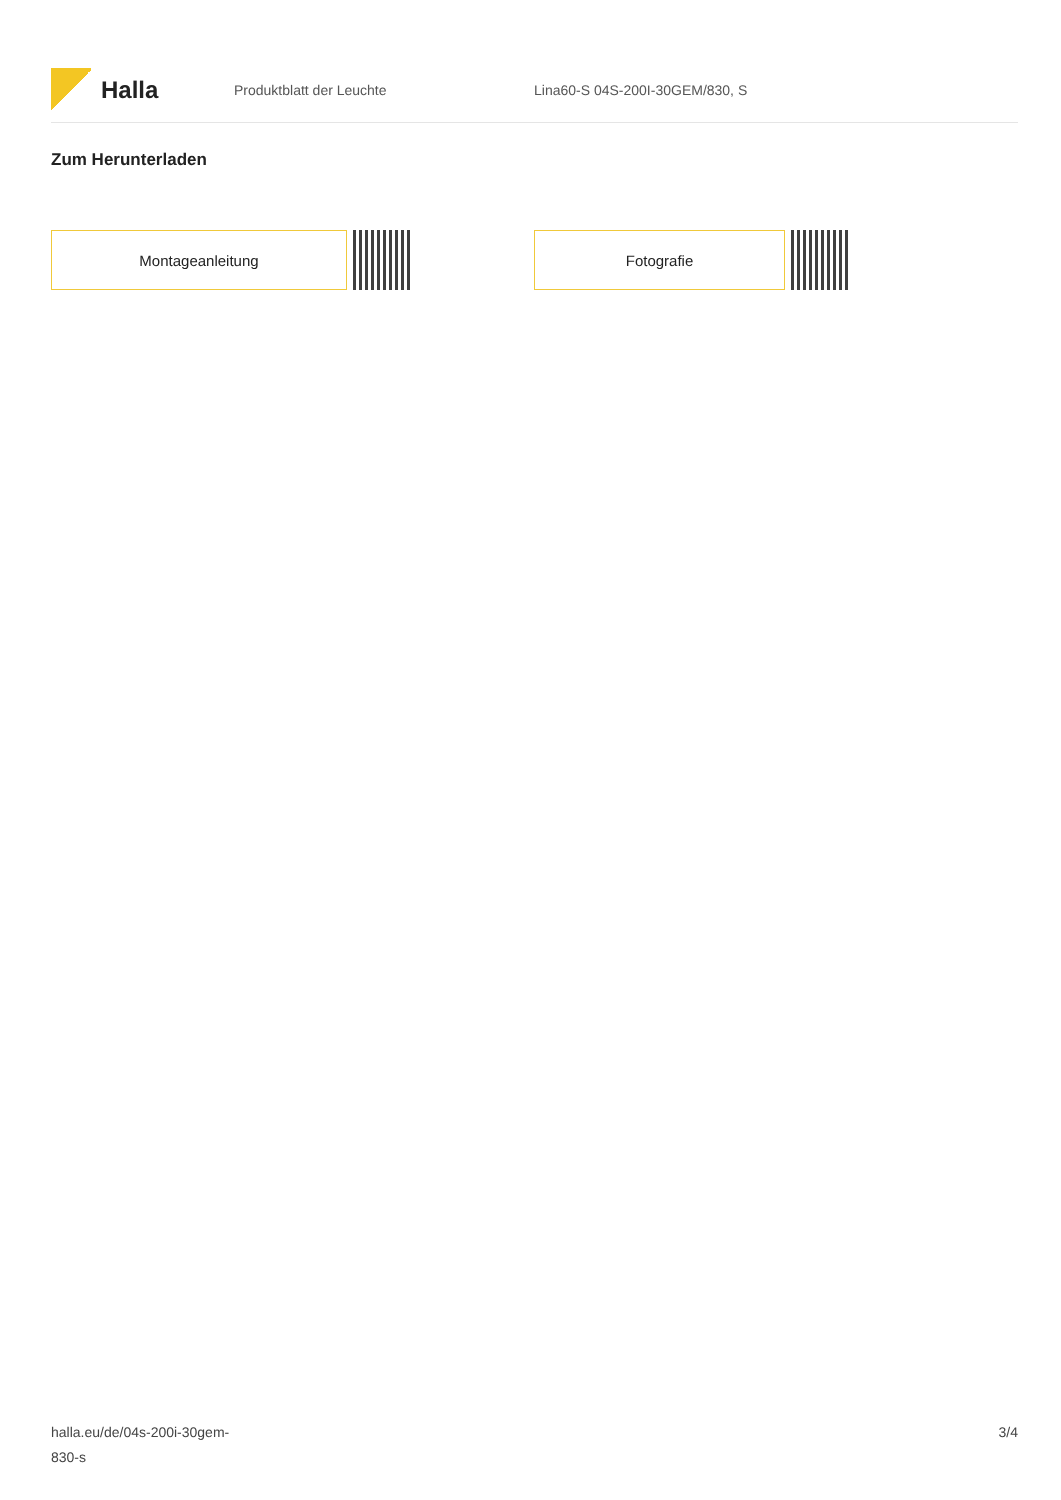Halla
Produktblatt der Leuchte Lina60-S 04S-200I-30GEM/830, S
Zum Herunterladen
Montageanleitung Fotografie
halla.eu/de/04s-200i-30gem-
830-s
3/4